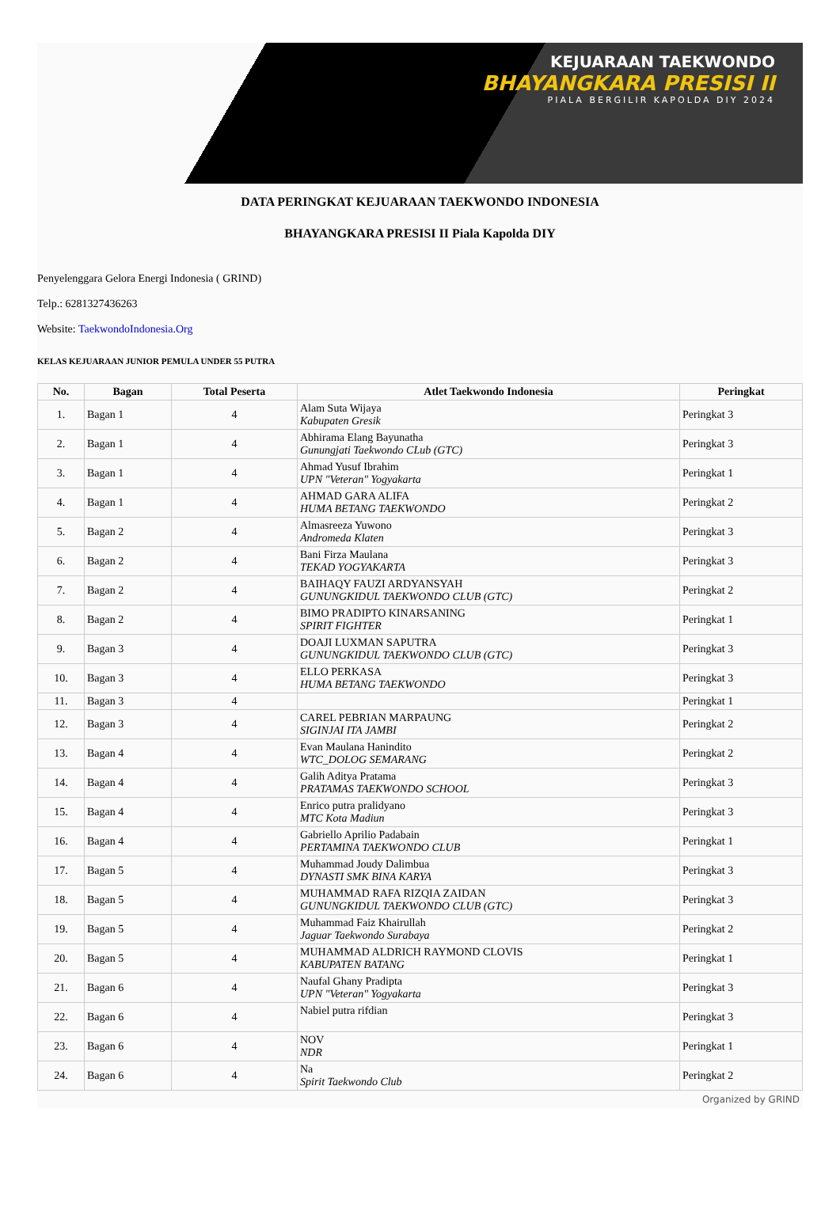KEJUARAAN TAEKWONDO
BHAYANGKARA PRESISI II
PIALA BERGILIR KAPOLDA DIY 2024
DATA PERINGKAT KEJUARAAN TAEKWONDO INDONESIA
BHAYANGKARA PRESISI II Piala Kapolda DIY
Penyelenggara Gelora Energi Indonesia ( GRIND)
Telp.: 6281327436263
Website: TaekwondoIndonesia.Org
KELAS KEJUARAAN JUNIOR PEMULA UNDER 55 PUTRA
| No. | Bagan | Total Peserta | Atlet Taekwondo Indonesia | Peringkat |
| --- | --- | --- | --- | --- |
| 1. | Bagan 1 | 4 | Alam Suta Wijaya Kabupaten Gresik | Peringkat 3 |
| 2. | Bagan 1 | 4 | Abhirama Elang Bayunatha Gunungjati Taekwondo CLub (GTC) | Peringkat 3 |
| 3. | Bagan 1 | 4 | Ahmad Yusuf Ibrahim UPN "Veteran" Yogyakarta | Peringkat 1 |
| 4. | Bagan 1 | 4 | AHMAD GARA ALIFA HUMA BETANG TAEKWONDO | Peringkat 2 |
| 5. | Bagan 2 | 4 | Almasreeza Yuwono Andromeda Klaten | Peringkat 3 |
| 6. | Bagan 2 | 4 | Bani Firza Maulana TEKAD YOGYAKARTA | Peringkat 3 |
| 7. | Bagan 2 | 4 | BAIHAQY FAUZI ARDYANSYAH GUNUNGKIDUL TAEKWONDO CLUB (GTC) | Peringkat 2 |
| 8. | Bagan 2 | 4 | BIMO PRADIPTO KINARSANING SPIRIT FIGHTER | Peringkat 1 |
| 9. | Bagan 3 | 4 | DOAJI LUXMAN SAPUTRA GUNUNGKIDUL TAEKWONDO CLUB (GTC) | Peringkat 3 |
| 10. | Bagan 3 | 4 | ELLO PERKASA HUMA BETANG TAEKWONDO | Peringkat 3 |
| 11. | Bagan 3 | 4 | | Peringkat 1 |
| 12. | Bagan 3 | 4 | CAREL PEBRIAN MARPAUNG SIGINJAI ITA JAMBI | Peringkat 2 |
| 13. | Bagan 4 | 4 | Evan Maulana Hanindito WTC_DOLOG SEMARANG | Peringkat 2 |
| 14. | Bagan 4 | 4 | Galih Aditya Pratama PRATAMAS TAEKWONDO SCHOOL | Peringkat 3 |
| 15. | Bagan 4 | 4 | Enrico putra pralidyano MTC Kota Madiun | Peringkat 3 |
| 16. | Bagan 4 | 4 | Gabriello Aprilio Padabain PERTAMINA TAEKWONDO CLUB | Peringkat 1 |
| 17. | Bagan 5 | 4 | Muhammad Joudy Dalimbua DYNASTI SMK BINA KARYA | Peringkat 3 |
| 18. | Bagan 5 | 4 | MUHAMMAD RAFA RIZQIA ZAIDAN GUNUNGKIDUL TAEKWONDO CLUB (GTC) | Peringkat 3 |
| 19. | Bagan 5 | 4 | Muhammad Faiz Khairullah Jaguar Taekwondo Surabaya | Peringkat 2 |
| 20. | Bagan 5 | 4 | MUHAMMAD ALDRICH RAYMOND CLOVIS KABUPATEN BATANG | Peringkat 1 |
| 21. | Bagan 6 | 4 | Naufal Ghany Pradipta UPN "Veteran" Yogyakarta | Peringkat 3 |
| 22. | Bagan 6 | 4 | Nabiel putra rifdian | Peringkat 3 |
| 23. | Bagan 6 | 4 | NOV NDR | Peringkat 1 |
| 24. | Bagan 6 | 4 | Na Spirit Taekwondo Club | Peringkat 2 |
Organized by GRIND